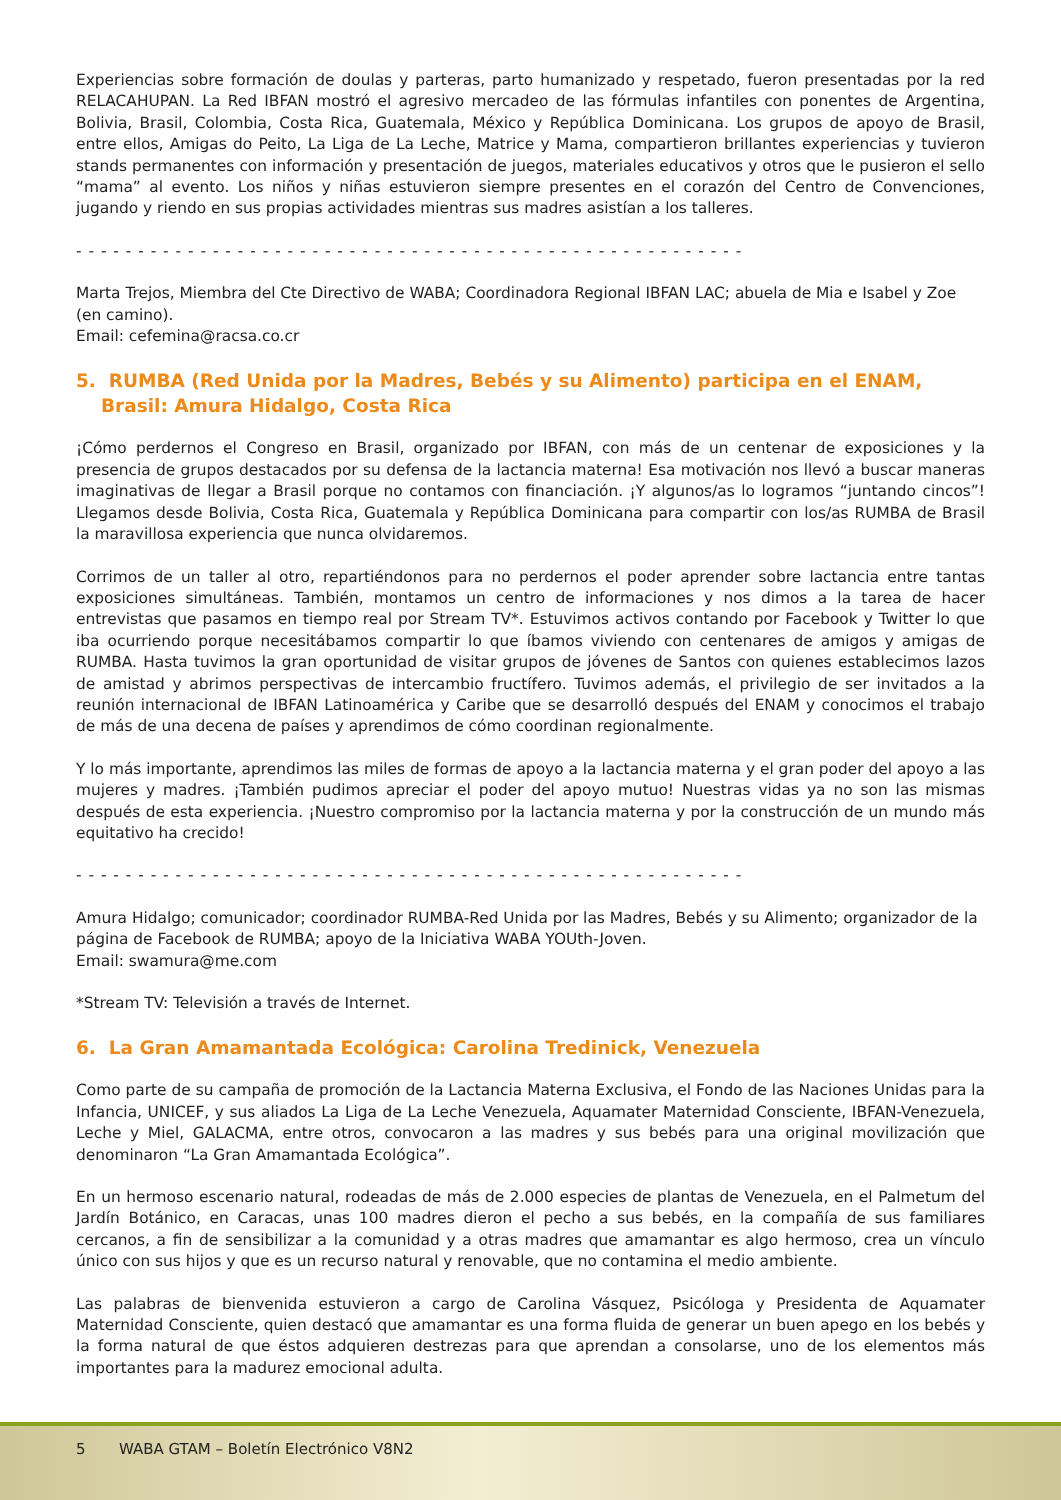Experiencias sobre formación de doulas y parteras, parto humanizado y respetado, fueron presentadas por la red RELACAHUPAN. La Red IBFAN mostró el agresivo mercadeo de las fórmulas infantiles con ponentes de Argentina, Bolivia, Brasil, Colombia, Costa Rica, Guatemala, México y República Dominicana. Los grupos de apoyo de Brasil, entre ellos, Amigas do Peito, La Liga de La Leche, Matrice y Mama, compartieron brillantes experiencias y tuvieron stands permanentes con información y presentación de juegos, materiales educativos y otros que le pusieron el sello “mama” al evento. Los niños y niñas estuvieron siempre presentes en el corazón del Centro de Convenciones, jugando y riendo en sus propias actividades mientras sus madres asistían a los talleres.
- - - - - - - - - - - - - - - - - - - - - - - - - - - - - - - - - - - - - - - - - - - - - - - - - - - - - -
Marta Trejos, Miembra del Cte Directivo de WABA; Coordinadora Regional IBFAN LAC; abuela de Mia e Isabel y Zoe
(en camino).
Email: cefemina@racsa.co.cr
5. RUMBA (Red Unida por la Madres, Bebés y su Alimento) participa en el ENAM, Brasil: Amura Hidalgo, Costa Rica
¡Cómo perdernos el Congreso en Brasil, organizado por IBFAN, con más de un centenar de exposiciones y la presencia de grupos destacados por su defensa de la lactancia materna! Esa motivación nos llevó a buscar maneras imaginativas de llegar a Brasil porque no contamos con financiación. ¡Y algunos/as lo logramos “juntando cincos”! Llegamos desde Bolivia, Costa Rica, Guatemala y República Dominicana para compartir con los/as RUMBA de Brasil la maravillosa experiencia que nunca olvidaremos.
Corrimos de un taller al otro, repartiéndonos para no perdernos el poder aprender sobre lactancia entre tantas exposiciones simultáneas. También, montamos un centro de informaciones y nos dimos a la tarea de hacer entrevistas que pasamos en tiempo real por Stream TV*. Estuvimos activos contando por Facebook y Twitter lo que iba ocurriendo porque necesitábamos compartir lo que íbamos viviendo con centenares de amigos y amigas de RUMBA. Hasta tuvimos la gran oportunidad de visitar grupos de jóvenes de Santos con quienes establecimos lazos de amistad y abrimos perspectivas de intercambio fructífero. Tuvimos además, el privilegio de ser invitados a la reunión internacional de IBFAN Latinoamérica y Caribe que se desarrolló después del ENAM y conocimos el trabajo de más de una decena de países y aprendimos de cómo coordinan regionalmente.
Y lo más importante, aprendimos las miles de formas de apoyo a la lactancia materna y el gran poder del apoyo a las mujeres y madres. ¡También pudimos apreciar el poder del apoyo mutuo! Nuestras vidas ya no son las mismas después de esta experiencia. ¡Nuestro compromiso por la lactancia materna y por la construcción de un mundo más equitativo ha crecido!
- - - - - - - - - - - - - - - - - - - - - - - - - - - - - - - - - - - - - - - - - - - - - - - - - - - - - -
Amura Hidalgo; comunicador; coordinador RUMBA-Red Unida por las Madres, Bebés y su Alimento; organizador de la página de Facebook de RUMBA; apoyo de la Iniciativa WABA YOUth-Joven.
Email: swamura@me.com
*Stream TV: Televisión a través de Internet.
6. La Gran Amamantada Ecológica: Carolina Tredinick, Venezuela
Como parte de su campaña de promoción de la Lactancia Materna Exclusiva, el Fondo de las Naciones Unidas para la Infancia, UNICEF, y sus aliados La Liga de La Leche Venezuela, Aquamater Maternidad Consciente, IBFAN-Venezuela, Leche y Miel, GALACMA, entre otros, convocaron a las madres y sus bebés para una original movilización que denominaron “La Gran Amamantada Ecológica”.
En un hermoso escenario natural, rodeadas de más de 2.000 especies de plantas de Venezuela, en el Palmetum del Jardín Botánico, en Caracas, unas 100 madres dieron el pecho a sus bebés, en la compañía de sus familiares cercanos, a fin de sensibilizar a la comunidad y a otras madres que amamantar es algo hermoso, crea un vínculo único con sus hijos y que es un recurso natural y renovable, que no contamina el medio ambiente.
Las palabras de bienvenida estuvieron a cargo de Carolina Vásquez, Psicóloga y Presidenta de Aquamater Maternidad Consciente, quien destacó que amamantar es una forma fluida de generar un buen apego en los bebés y la forma natural de que éstos adquieren destrezas para que aprendan a consolarse, uno de los elementos más importantes para la madurez emocional adulta.
5 WABA GTAM – Boletín Electrónico V8N2